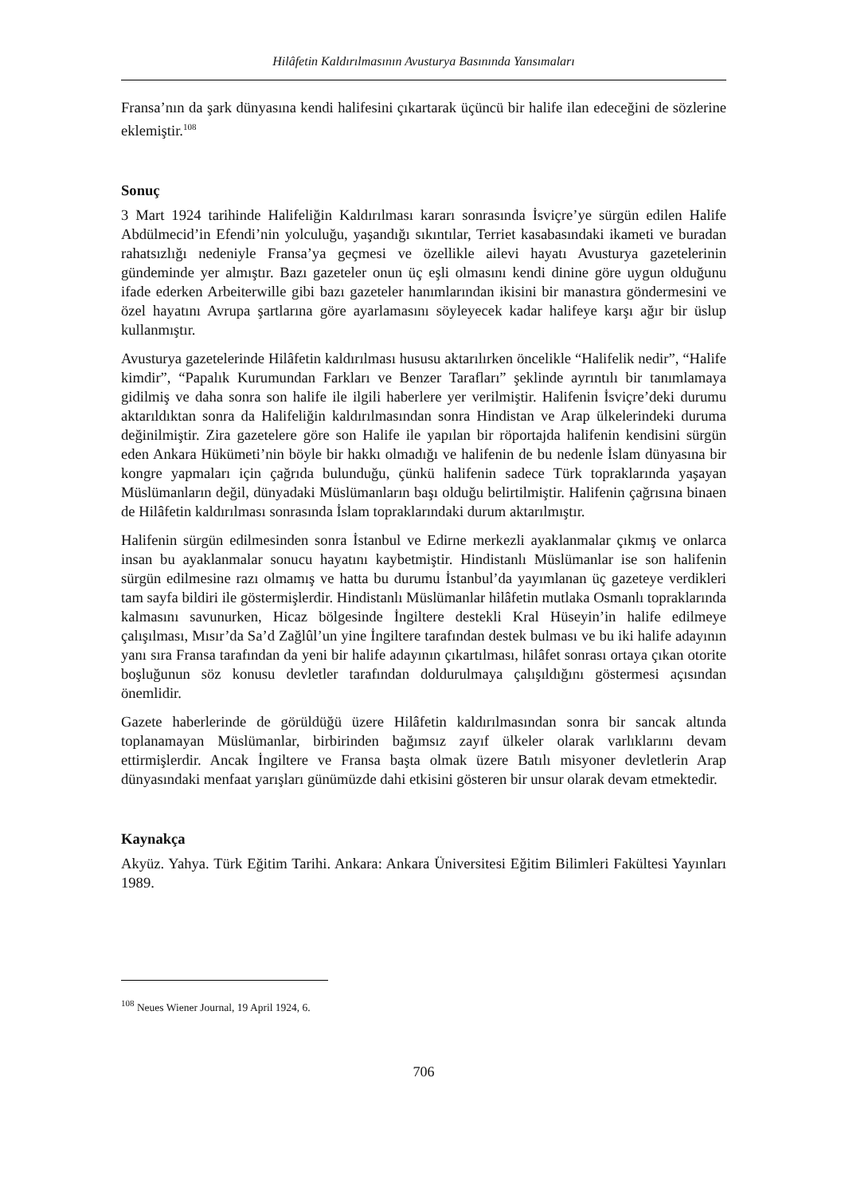Hilâfetin Kaldırılmasının Avusturya Basınında Yansımaları
Fransa’nın da şark dünyasına kendi halifesini çıkartarak üçüncü bir halife ilan edeceğini de sözlerine eklemiştir.<sup>108</sup>
Sonuç
3 Mart 1924 tarihinde Halifeliğin Kaldırılması kararı sonrasında İsviçre’ye sürgün edilen Halife Abdülmecid’in Efendi’nin yolculuğu, yaşandığı sıkıntılar, Terriet kasabasındaki ikameti ve buradan rahatsızlığı nedeniyle Fransa’ya geçmesi ve özellikle ailevi hayatı Avusturya gazetelerinin gündeminde yer almıştır. Bazı gazeteler onun üç eşli olmasını kendi dinine göre uygun olduğunu ifade ederken Arbeiterwille gibi bazı gazeteler hanımlarından ikisini bir manastıra göndermesini ve özel hayatını Avrupa şartlarına göre ayarlamasını söyleyecek kadar halifeye karşı ağır bir üslup kullanmıştır.
Avusturya gazetelerinde Hilâfetin kaldırılması hususu aktarılırken öncelikle “Halifelik nedir”, “Halife kimdir”, “Papalık Kurumundan Farkları ve Benzer Tarafları” şeklinde ayrıntılı bir tanımlamaya gidilmiş ve daha sonra son halife ile ilgili haberlere yer verilmiştir. Halifenin İsviçre’deki durumu aktarıldıktan sonra da Halifeliğin kaldırılmasından sonra Hindistan ve Arap ülkelerindeki duruma değinilmiştir. Zira gazetelere göre son Halife ile yapılan bir röportajda halifenin kendisini sürgün eden Ankara Hükümeti’nin böyle bir hakkı olmadığı ve halifenin de bu nedenle İslam dünyasına bir kongre yapmaları için çağrıda bulunduğu, çünkü halifenin sadece Türk topraklarında yaşayan Müslümanların değil, dünyadaki Müslümanların başı olduğu belirtilmiştir. Halifenin çağrısına binaen de Hilâfetin kaldırılması sonrasında İslam topraklarındaki durum aktarılmıştır.
Halifenin sürgün edilmesinden sonra İstanbul ve Edirne merkezli ayaklanmalar çıkmış ve onlarca insan bu ayaklanmalar sonucu hayatını kaybetmiştir. Hindistanlı Müslümanlar ise son halifenin sürgün edilmesine razı olmamış ve hatta bu durumu İstanbul’da yayımlanan üç gazeteye verdikleri tam sayfa bildiri ile göstermişlerdir. Hindistanlı Müslümanlar hilâfetin mutlaka Osmanlı topraklarında kalmasını savunurken, Hicaz bölgesinde İngiltere destekli Kral Hüseyin’in halife edilmeye çalışılması, Mısır’da Sa’d Zağlûl’un yine İngiltere tarafından destek bulması ve bu iki halife adayının yanı sıra Fransa tarafından da yeni bir halife adayının çıkartılması, hilâfet sonrası ortaya çıkan otorite boşluğunun söz konusu devletler tarafından doldurulmaya çalışıldığını göstermesi açısından önemlidir.
Gazete haberlerinde de görüldüğü üzere Hilâfetin kaldırılmasından sonra bir sancak altında toplanamayan Müslümanlar, birbirinden bağımsız zayıf ülkeler olarak varlıklarını devam ettirmişlerdir. Ancak İngiltere ve Fransa başta olmak üzere Batılı misyoner devletlerin Arap dünyasındaki menfaat yarışları günümüzde dahi etkisini gösteren bir unsur olarak devam etmektedir.
Kaynakça
Akyüz. Yahya. Türk Eğitim Tarihi. Ankara: Ankara Üniversitesi Eğitim Bilimleri Fakültesi Yayınları 1989.
<sup>108</sup> Neues Wiener Journal, 19 April 1924, 6.
706